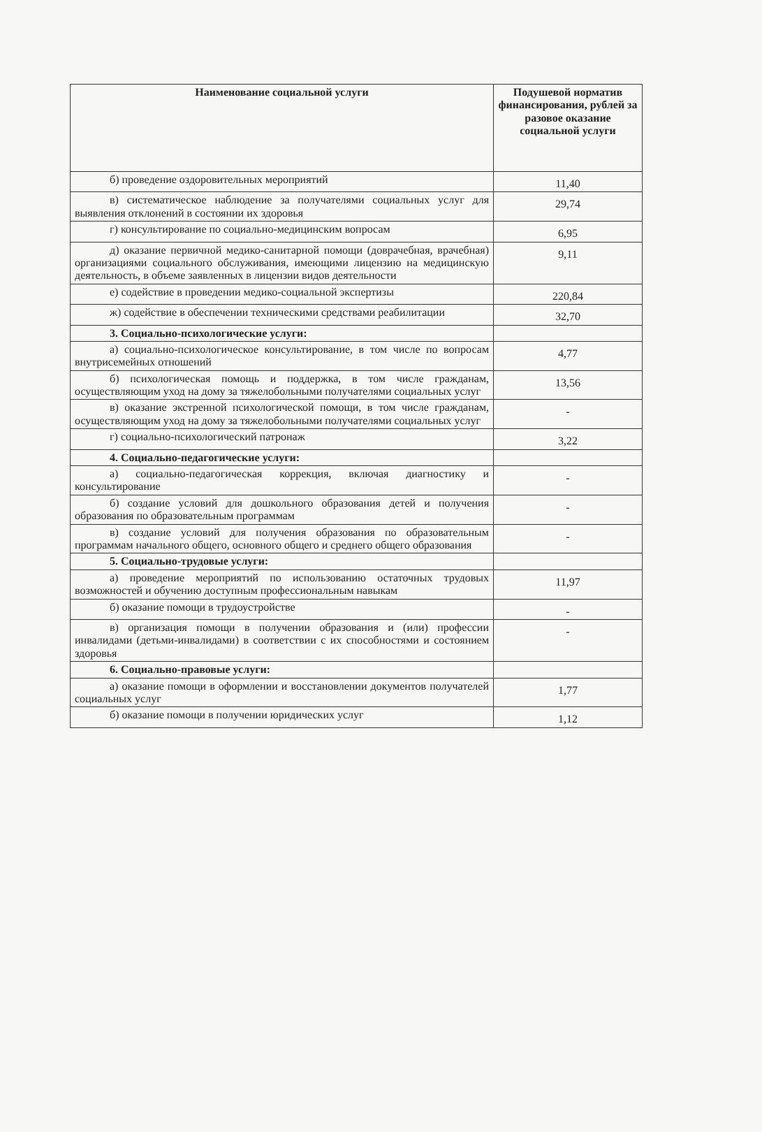| Наименование социальной услуги | Подушевой норматив финансирования, рублей за разовое оказание социальной услуги |
| --- | --- |
| б) проведение оздоровительных мероприятий | 11,40 |
| в) систематическое наблюдение за получателями социальных услуг для выявления отклонений в состоянии их здоровья | 29,74 |
| г) консультирование по социально-медицинским вопросам | 6,95 |
| д) оказание первичной медико-санитарной помощи (доврачебная, врачебная) организациями социального обслуживания, имеющими лицензию на медицинскую деятельность, в объеме заявленных в лицензии видов деятельности | 9,11 |
| е) содействие в проведении медико-социальной экспертизы | 220,84 |
| ж) содействие в обеспечении техническими средствами реабилитации | 32,70 |
| 3. Социально-психологические услуги: | |
| а) социально-психологическое консультирование, в том числе по вопросам внутрисемейных отношений | 4,77 |
| б) психологическая помощь и поддержка, в том числе гражданам, осуществляющим уход на дому за тяжелобольными получателями социальных услуг | 13,56 |
| в) оказание экстренной психологической помощи, в том числе гражданам, осуществляющим уход на дому за тяжелобольными получателями социальных услуг | - |
| г) социально-психологический патронаж | 3,22 |
| 4. Социально-педагогические услуги: | |
| а) социально-педагогическая коррекция, включая диагностику и консультирование | - |
| б) создание условий для дошкольного образования детей и получения образования по образовательным программам | - |
| в) создание условий для получения образования по образовательным программам начального общего, основного общего и среднего общего образования | - |
| 5. Социально-трудовые услуги: | |
| а) проведение мероприятий по использованию остаточных трудовых возможностей и обучению доступным профессиональным навыкам | 11,97 |
| б) оказание помощи в трудоустройстве | - |
| в) организация помощи в получении образования и (или) профессии инвалидами (детьми-инвалидами) в соответствии с их способностями и состоянием здоровья | - |
| 6. Социально-правовые услуги: | |
| а) оказание помощи в оформлении и восстановлении документов получателей социальных услуг | 1,77 |
| б) оказание помощи в получении юридических услуг | 1,12 |